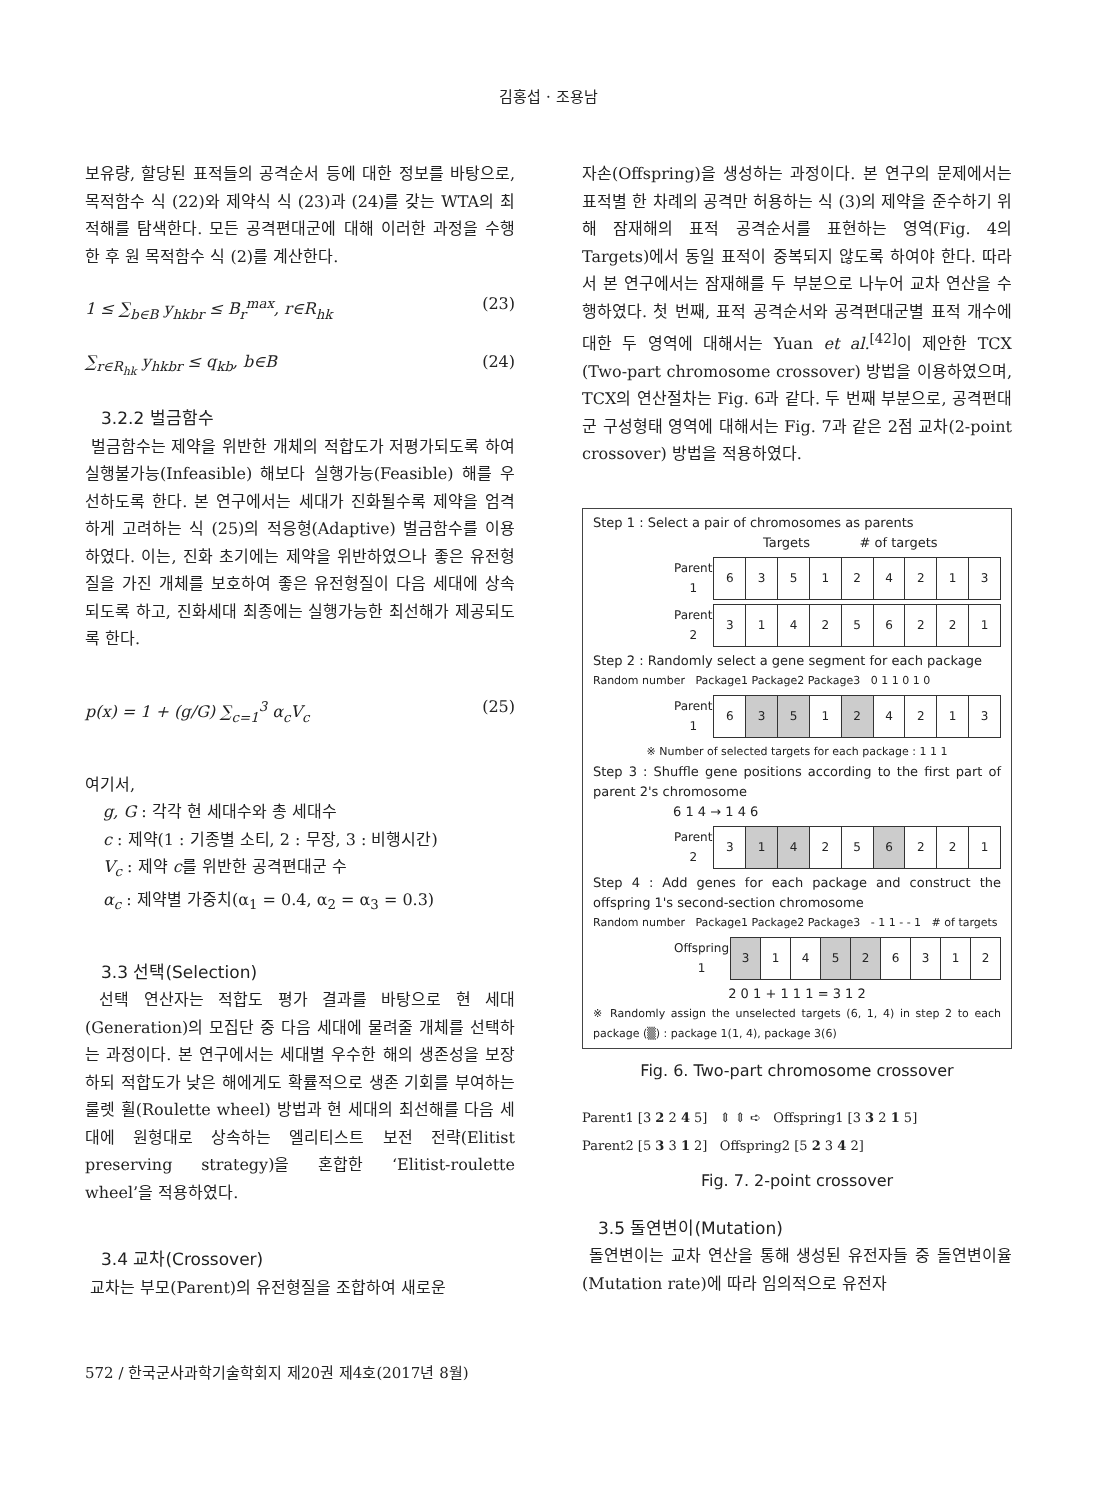김홍섭 · 조용남
보유량, 할당된 표적들의 공격순서 등에 대한 정보를 바탕으로, 목적함수 식 (22)와 제약식 식 (23)과 (24)를 갖는 WTA의 최적해를 탐색한다. 모든 공격편대군에 대해 이러한 과정을 수행한 후 원 목적함수 식 (2)를 계산한다.
1 ≤ ∑<sub>b∈B</sub> y<sub>hkbr</sub> ≤ B<sub>r</sub><sup>max</sup>, r∈R<sub>hk</sub> (23)
∑<sub>r∈R<sub>hk</sub></sub> y<sub>hkbr</sub> ≤ q<sub>kb</sub>, b∈B (24)
3.2.2 벌금함수
벌금함수는 제약을 위반한 개체의 적합도가 저평가되도록 하여 실행불가능(Infeasible) 해보다 실행가능(Feasible) 해를 우선하도록 한다. 본 연구에서는 세대가 진화될수록 제약을 엄격하게 고려하는 식 (25)의 적응형(Adaptive) 벌금함수를 이용하였다. 이는, 진화 초기에는 제약을 위반하였으나 좋은 유전형질을 가진 개체를 보호하여 좋은 유전형질이 다음 세대에 상속되도록 하고, 진화세대 최종에는 실행가능한 최선해가 제공되도록 한다.
p(x) = 1 + (g/G) ∑<sub>c=1</sub><sup>3</sup> α<sub>c</sub>V<sub>c</sub> (25)
여기서,
g, G : 각각 현 세대수와 총 세대수
c : 제약(1 : 기종별 소티, 2 : 무장, 3 : 비행시간)
V<sub>c</sub> : 제약 c를 위반한 공격편대군 수
α<sub>c</sub> : 제약별 가중치(α<sub>1</sub> = 0.4, α<sub>2</sub> = α<sub>3</sub> = 0.3)
3.3 선택(Selection)
선택 연산자는 적합도 평가 결과를 바탕으로 현 세대(Generation)의 모집단 중 다음 세대에 물려줄 개체를 선택하는 과정이다. 본 연구에서는 세대별 우수한 해의 생존성을 보장하되 적합도가 낮은 해에게도 확률적으로 생존 기회를 부여하는 룰렛 휠(Roulette wheel) 방법과 현 세대의 최선해를 다음 세대에 원형대로 상속하는 엘리티스트 보전 전략(Elitist preserving strategy)을 혼합한 ‘Elitist-roulette wheel’을 적용하였다.
3.4 교차(Crossover)
교차는 부모(Parent)의 유전형질을 조합하여 새로운
자손(Offspring)을 생성하는 과정이다. 본 연구의 문제에서는 표적별 한 차례의 공격만 허용하는 식 (3)의 제약을 준수하기 위해 잠재해의 표적 공격순서를 표현하는 영역(Fig. 4의 Targets)에서 동일 표적이 중복되지 않도록 하여야 한다. 따라서 본 연구에서는 잠재해를 두 부분으로 나누어 교차 연산을 수행하였다. 첫 번째, 표적 공격순서와 공격편대군별 표적 개수에 대한 두 영역에 대해서는 Yuan et al.<sup>[42]</sup>이 제안한 TCX (Two-part chromosome crossover) 방법을 이용하였으며, TCX의 연산절차는 Fig. 6과 같다. 두 번째 부분으로, 공격편대군 구성형태 영역에 대해서는 Fig. 7과 같은 2점 교차(2-point crossover) 방법을 적용하였다.
Step 1 : Select a pair of chromosomes as parents
Targets # of targets
| Parent 1 | 6 | 3 | 5 | 1 | 2 | 4 | 2 | 1 | 3 |
| Parent 2 | 3 | 1 | 4 | 2 | 5 | 6 | 2 | 2 | 1 |
Step 2 : Randomly select a gene segment for each package
Random number Package1 Package2 Package3 0 1 1 0 1 0
| Parent 1 | 6 | 3 | 5 | 1 | 2 | 4 | 2 | 1 | 3 |
※ Number of selected targets for each package : 1 1 1
Step 3 : Shuffle gene positions according to the first part of parent 2's chromosome
6 1 4 → 1 4 6
| Parent 2 | 3 | 1 | 4 | 2 | 5 | 6 | 2 | 2 | 1 |
Step 4 : Add genes for each package and construct the offspring 1's second-section chromosome
Random number Package1 Package2 Package3 - 1 1 - - 1 # of targets
| Offspring 1 | 3 | 1 | 4 | 5 | 2 | 6 | 3 | 1 | 2 |
2 0 1 + 1 1 1 = 3 1 2
※ Randomly assign the unselected targets (6, 1, 4) in step 2 to each package (▒) : package 1(1, 4), package 3(6)
Fig. 6. Two-part chromosome crossover
Parent1 [3 2 2 4 5] ⇕ ⇕ ➪ Offspring1 [3 3 2 1 5]
Parent2 [5 3 3 1 2] Offspring2 [5 2 3 4 2]
Fig. 7. 2-point crossover
3.5 돌연변이(Mutation)
돌연변이는 교차 연산을 통해 생성된 유전자들 중 돌연변이율(Mutation rate)에 따라 임의적으로 유전자
572 / 한국군사과학기술학회지 제20권 제4호(2017년 8월)